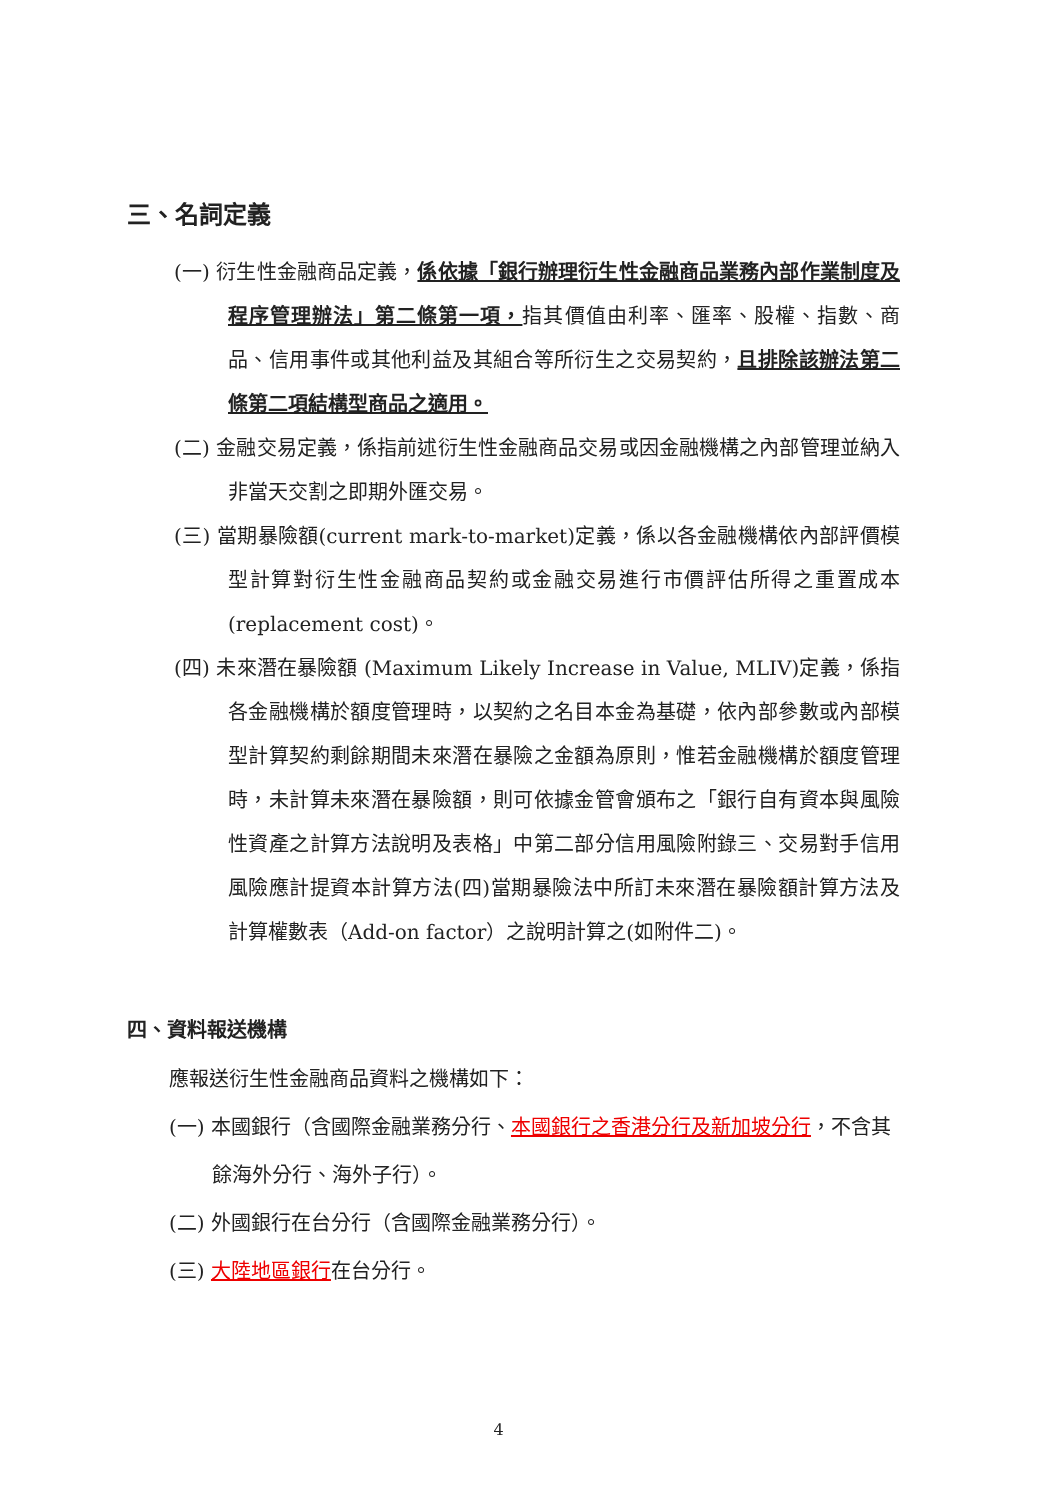三、名詞定義
(一) 衍生性金融商品定義，係依據「銀行辦理衍生性金融商品業務內部作業制度及程序管理辦法」第二條第一項，指其價值由利率、匯率、股權、指數、商品、信用事件或其他利益及其組合等所衍生之交易契約，且排除該辦法第二條第二項結構型商品之適用。
(二) 金融交易定義，係指前述衍生性金融商品交易或因金融機構之內部管理並納入非當天交割之即期外匯交易。
(三) 當期暴險額(current mark-to-market)定義，係以各金融機構依內部評價模型計算對衍生性金融商品契約或金融交易進行市價評估所得之重置成本(replacement cost)。
(四) 未來潛在暴險額 (Maximum Likely Increase in Value, MLIV)定義，係指各金融機構於額度管理時，以契約之名目本金為基礎，依內部參數或內部模型計算契約剩餘期間未來潛在暴險之金額為原則，惟若金融機構於額度管理時，未計算未來潛在暴險額，則可依據金管會頒布之「銀行自有資本與風險性資產之計算方法說明及表格」中第二部分信用風險附錄三、交易對手信用風險應計提資本計算方法(四)當期暴險法中所訂未來潛在暴險額計算方法及計算權數表（Add-on factor）之說明計算之(如附件二)。
四、資料報送機構
應報送衍生性金融商品資料之機構如下：
(一) 本國銀行（含國際金融業務分行、本國銀行之香港分行及新加坡分行，不含其餘海外分行、海外子行）。
(二) 外國銀行在台分行（含國際金融業務分行）。
(三) 大陸地區銀行在台分行。
4